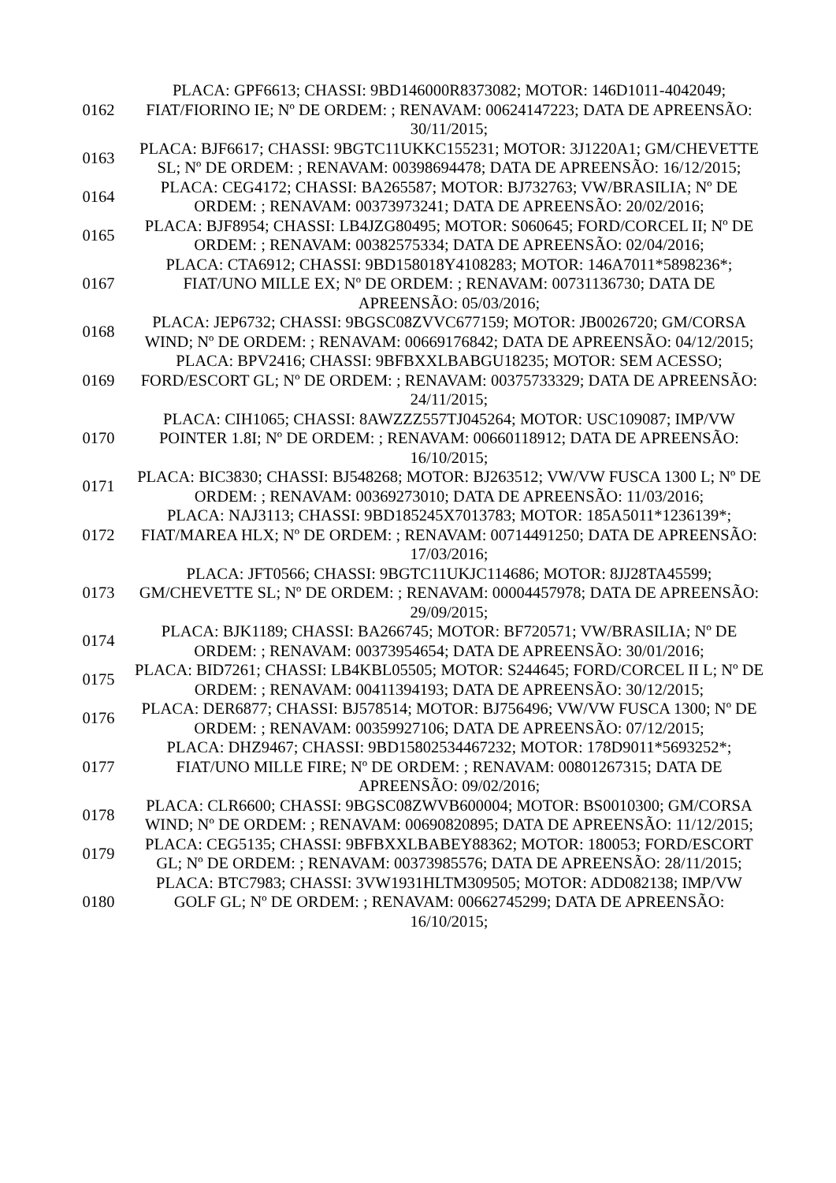| 0162 | PLACA: GPF6613; CHASSI: 9BD146000R8373082; MOTOR: 146D1011-4042049; FIAT/FIORINO IE; Nº DE ORDEM: ; RENAVAM: 00624147223; DATA DE APREENSÃO: 30/11/2015; |
| 0163 | PLACA: BJF6617; CHASSI: 9BGTC11UKKC155231; MOTOR: 3J1220A1; GM/CHEVETTE SL; Nº DE ORDEM: ; RENAVAM: 00398694478; DATA DE APREENSÃO: 16/12/2015; |
| 0164 | PLACA: CEG4172; CHASSI: BA265587; MOTOR: BJ732763; VW/BRASILIA; Nº DE ORDEM: ; RENAVAM: 00373973241; DATA DE APREENSÃO: 20/02/2016; |
| 0165 | PLACA: BJF8954; CHASSI: LB4JZG80495; MOTOR: S060645; FORD/CORCEL II; Nº DE ORDEM: ; RENAVAM: 00382575334; DATA DE APREENSÃO: 02/04/2016; |
| 0167 | PLACA: CTA6912; CHASSI: 9BD158018Y4108283; MOTOR: 146A7011*5898236*; FIAT/UNO MILLE EX; Nº DE ORDEM: ; RENAVAM: 00731136730; DATA DE APREENSÃO: 05/03/2016; |
| 0168 | PLACA: JEP6732; CHASSI: 9BGSC08ZVVC677159; MOTOR: JB0026720; GM/CORSA WIND; Nº DE ORDEM: ; RENAVAM: 00669176842; DATA DE APREENSÃO: 04/12/2015; |
| 0169 | PLACA: BPV2416; CHASSI: 9BFBXXLBABGU18235; MOTOR: SEM ACESSO; FORD/ESCORT GL; Nº DE ORDEM: ; RENAVAM: 00375733329; DATA DE APREENSÃO: 24/11/2015; |
| 0170 | PLACA: CIH1065; CHASSI: 8AWZZZ557TJ045264; MOTOR: USC109087; IMP/VW POINTER 1.8I; Nº DE ORDEM: ; RENAVAM: 00660118912; DATA DE APREENSÃO: 16/10/2015; |
| 0171 | PLACA: BIC3830; CHASSI: BJ548268; MOTOR: BJ263512; VW/VW FUSCA 1300 L; Nº DE ORDEM: ; RENAVAM: 00369273010; DATA DE APREENSÃO: 11/03/2016; |
| 0172 | PLACA: NAJ3113; CHASSI: 9BD185245X7013783; MOTOR: 185A5011*1236139*; FIAT/MAREA HLX; Nº DE ORDEM: ; RENAVAM: 00714491250; DATA DE APREENSÃO: 17/03/2016; |
| 0173 | PLACA: JFT0566; CHASSI: 9BGTC11UKJC114686; MOTOR: 8JJ28TA45599; GM/CHEVETTE SL; Nº DE ORDEM: ; RENAVAM: 00004457978; DATA DE APREENSÃO: 29/09/2015; |
| 0174 | PLACA: BJK1189; CHASSI: BA266745; MOTOR: BF720571; VW/BRASILIA; Nº DE ORDEM: ; RENAVAM: 00373954654; DATA DE APREENSÃO: 30/01/2016; |
| 0175 | PLACA: BID7261; CHASSI: LB4KBL05505; MOTOR: S244645; FORD/CORCEL II L; Nº DE ORDEM: ; RENAVAM: 00411394193; DATA DE APREENSÃO: 30/12/2015; |
| 0176 | PLACA: DER6877; CHASSI: BJ578514; MOTOR: BJ756496; VW/VW FUSCA 1300; Nº DE ORDEM: ; RENAVAM: 00359927106; DATA DE APREENSÃO: 07/12/2015; |
| 0177 | PLACA: DHZ9467; CHASSI: 9BD15802534467232; MOTOR: 178D9011*5693252*; FIAT/UNO MILLE FIRE; Nº DE ORDEM: ; RENAVAM: 00801267315; DATA DE APREENSÃO: 09/02/2016; |
| 0178 | PLACA: CLR6600; CHASSI: 9BGSC08ZWVB600004; MOTOR: BS0010300; GM/CORSA WIND; Nº DE ORDEM: ; RENAVAM: 00690820895; DATA DE APREENSÃO: 11/12/2015; |
| 0179 | PLACA: CEG5135; CHASSI: 9BFBXXLBABEY88362; MOTOR: 180053; FORD/ESCORT GL; Nº DE ORDEM: ; RENAVAM: 00373985576; DATA DE APREENSÃO: 28/11/2015; |
| 0180 | PLACA: BTC7983; CHASSI: 3VW1931HLTM309505; MOTOR: ADD082138; IMP/VW GOLF GL; Nº DE ORDEM: ; RENAVAM: 00662745299; DATA DE APREENSÃO: 16/10/2015; |